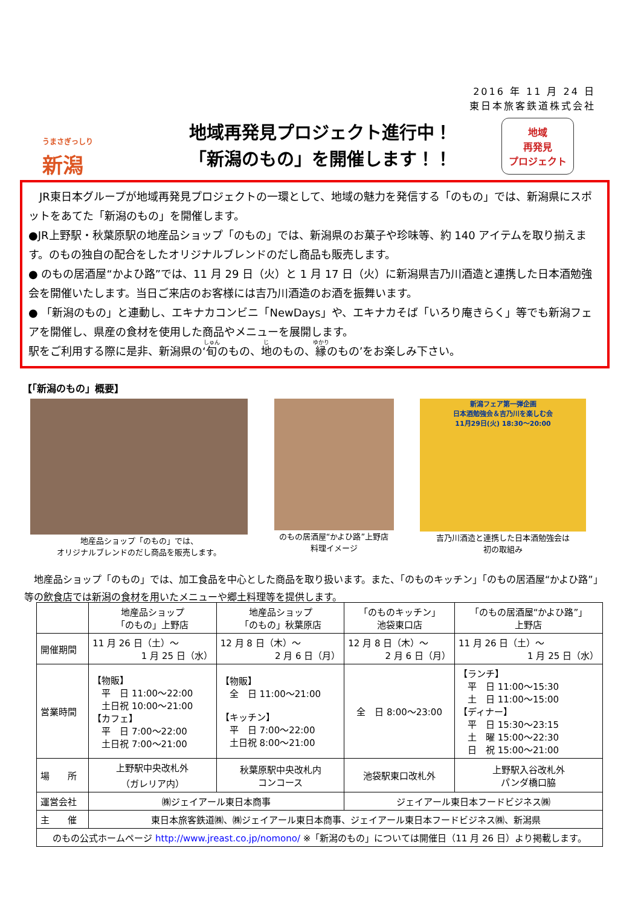2016 年 11 月 24 日
東日本旅客鉄道株式会社
うまさぎっしり
新潟
地域再発見プロジェクト進行中！
「新潟のもの」を開催します！！
地域
再発見
プロジェクト
　JR東日本グループが地域再発見プロジェクトの一環として、地域の魅力を発信する「のもの」では、新潟県にスポットをあてた「新潟のもの」を開催します。
●JR上野駅・秋葉原駅の地産品ショップ「のもの」では、新潟県のお菓子や珍味等、約 140 アイテムを取り揃えます。のもの独自の配合をしたオリジナルブレンドのだし商品も販売します。
● のもの居酒屋“かよひ路”では、11 月 29 日（火）と 1 月 17 日（火）に新潟県吉乃川酒造と連携した日本酒勉強会を開催いたします。当日ご来店のお客様には吉乃川酒造のお酒を振舞います。
● 「新潟のもの」と連動し、エキナカコンビニ「NewDays」や、エキナカそば「いろり庵きらく」等でも新潟フェアを開催し、県産の食材を使用した商品やメニューを展開します。
駅をご利用する際に是非、新潟県の‘旬のもの、地のもの、縁のもの’をお楽しみ下さい。
【「新潟のもの」概要】
地産品ショップ「のもの」では、
オリジナルブレンドのだし商品を販売します。
のもの居酒屋“かよひ路”上野店
料理イメージ
新潟フェア第一弾企画
日本酒勉強会＆吉乃川を楽しむ会
11月29日(火) 18:30～20:00
吉乃川酒造と連携した日本酒勉強会は
初の取組み
　地産品ショップ「のもの」では、加工食品を中心とした商品を取り扱います。また、「のものキッチン」「のもの居酒屋“かよひ路”」等の飲食店では新潟の食材を用いたメニューや郷土料理等を提供します。
| | 地産品ショップ 「のもの」上野店 | 地産品ショップ 「のもの」秋葉原店 | 「のものキッチン」 池袋東口店 | 「のもの居酒屋“かよひ路”」 上野店 |
| --- | --- | --- | --- | --- |
| 開催期間 | 11 月 26 日（土）～ 1 月 25 日（水） | 12 月 8 日（木）～ 2 月 6 日（月） | 12 月 8 日（木）～ 2 月 6 日（月） | 11 月 26 日（土）～ 1 月 25 日（水） |
| 営業時間 | 【物販】 平 日 11:00～22:00 土日祝 10:00～21:00 【カフェ】 平 日 7:00～22:00 土日祝 7:00～21:00 | 【物販】 全 日 11:00～21:00 【キッチン】 平 日 7:00～22:00 土日祝 8:00～21:00 | 全 日 8:00～23:00 | 【ランチ】 平 日 11:00～15:30 土 日 11:00～15:00 【ディナー】 平 日 15:30～23:15 土 曜 15:00～22:30 日 祝 15:00～21:00 |
| 場 所 | 上野駅中央改札外 （ガレリア内） | 秋葉原駅中央改札内 コンコース | 池袋駅東口改札外 | 上野駅入谷改札外 パンダ橋口脇 |
| 運営会社 | ㈱ジェイアール東日本商事 | | ジェイアール東日本フードビジネス㈱ | |
| 主 催 | 東日本旅客鉄道㈱、㈱ジェイアール東日本商事、ジェイアール東日本フードビジネス㈱、新潟県 | | | |
| のもの公式ホームページ http://www.jreast.co.jp/nomono/ ※「新潟のもの」については開催日（11 月 26 日）より掲載します。 | | | | |